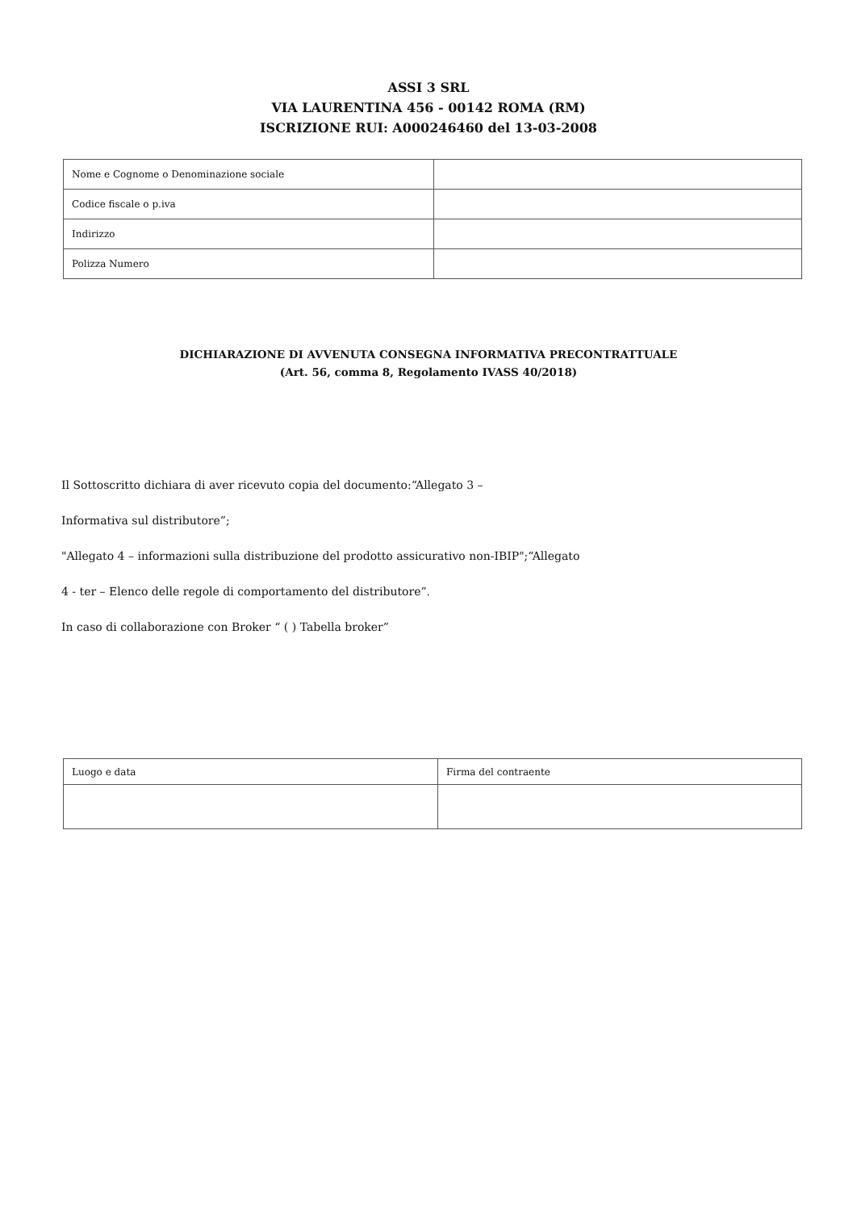ASSI 3 SRL
VIA LAURENTINA 456 - 00142 ROMA (RM)
ISCRIZIONE RUI: A000246460 del 13-03-2008
| Nome e Cognome o Denominazione sociale | |
| Codice fiscale o p.iva | |
| Indirizzo | |
| Polizza Numero | |
DICHIARAZIONE DI AVVENUTA CONSEGNA INFORMATIVA PRECONTRATTUALE
(Art. 56, comma 8, Regolamento IVASS 40/2018)
Il Sottoscritto dichiara di aver ricevuto copia del documento:“Allegato 3 –
Informativa sul distributore”;
"Allegato 4 – informazioni sulla distribuzione del prodotto assicurativo non-IBIP";“Allegato
4 - ter – Elenco delle regole di comportamento del distributore”.
In caso di collaborazione con Broker “ ( ) Tabella broker”
| Luogo e data | Firma del contraente |